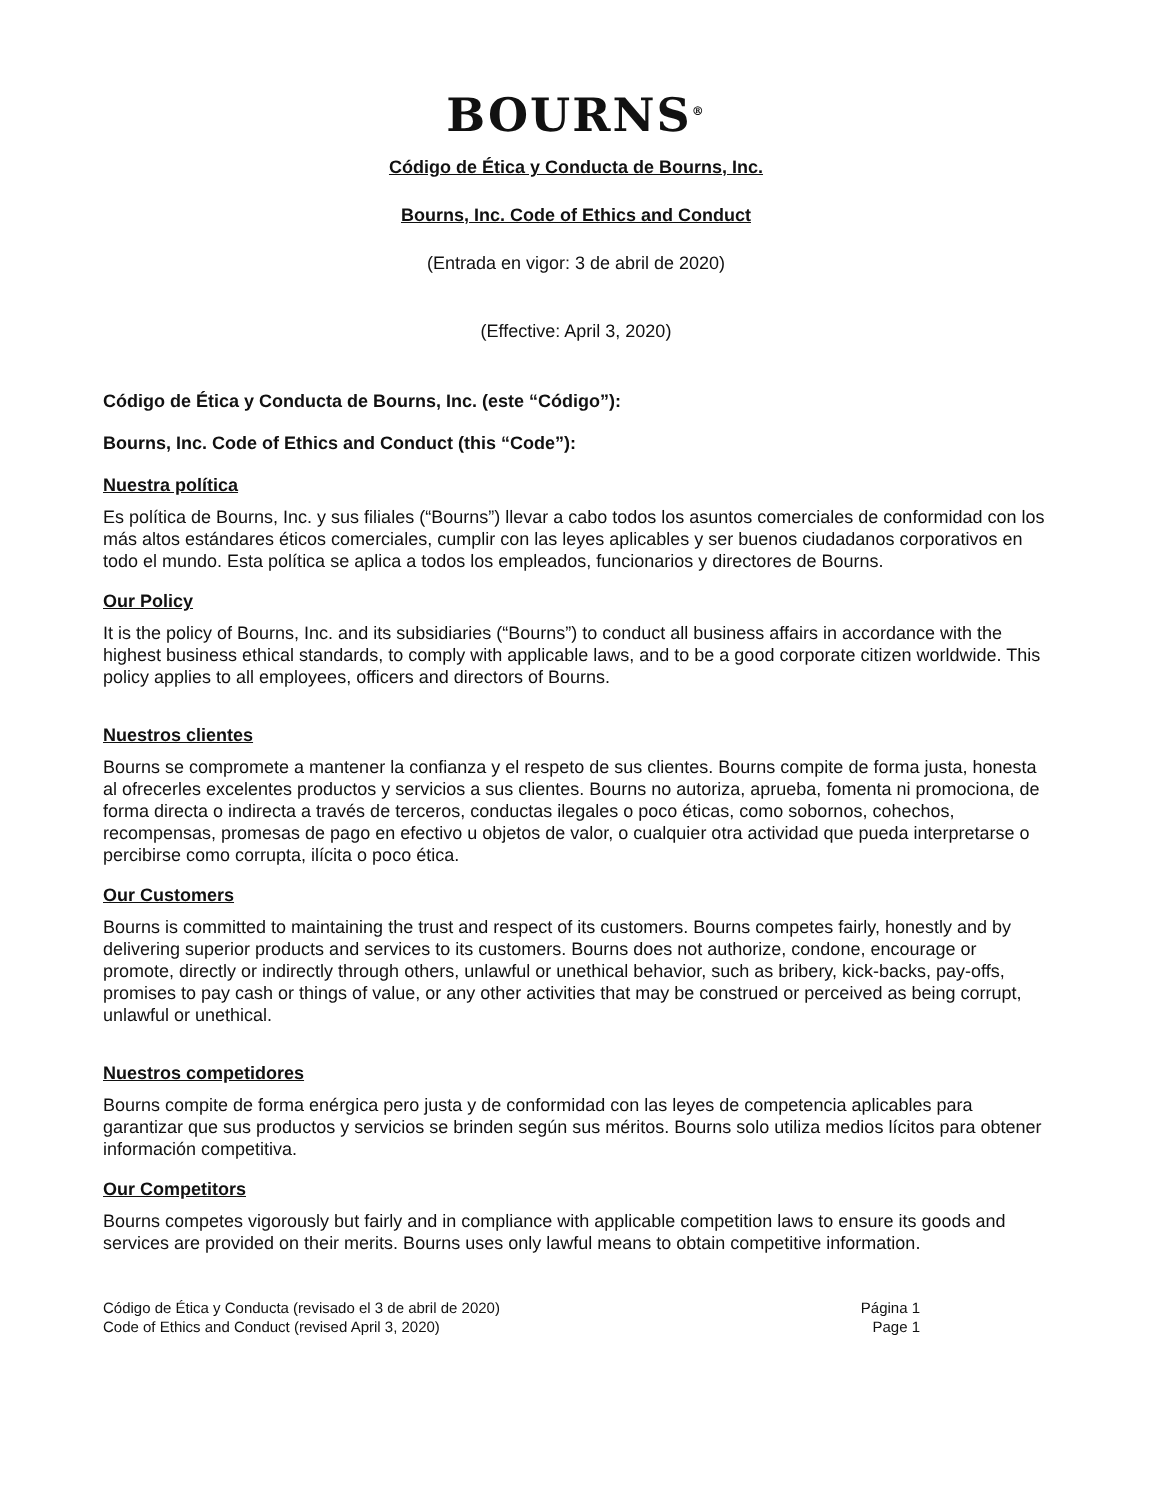BOURNS<sup>®</sup>
Código de Ética y Conducta de Bourns, Inc.
Bourns, Inc. Code of Ethics and Conduct
(Entrada en vigor: 3 de abril de 2020)
(Effective: April 3, 2020)
Código de Ética y Conducta de Bourns, Inc. (este “Código”):
Bourns, Inc. Code of Ethics and Conduct (this “Code”):
Nuestra política
Es política de Bourns, Inc. y sus filiales (“Bourns”) llevar a cabo todos los asuntos comerciales de conformidad con los más altos estándares éticos comerciales, cumplir con las leyes aplicables y ser buenos ciudadanos corporativos en todo el mundo. Esta política se aplica a todos los empleados, funcionarios y directores de Bourns.
Our Policy
It is the policy of Bourns, Inc. and its subsidiaries (“Bourns”) to conduct all business affairs in accordance with the highest business ethical standards, to comply with applicable laws, and to be a good corporate citizen worldwide. This policy applies to all employees, officers and directors of Bourns.
Nuestros clientes
Bourns se compromete a mantener la confianza y el respeto de sus clientes. Bourns compite de forma justa, honesta al ofrecerles excelentes productos y servicios a sus clientes. Bourns no autoriza, aprueba, fomenta ni promociona, de forma directa o indirecta a través de terceros, conductas ilegales o poco éticas, como sobornos, cohechos, recompensas, promesas de pago en efectivo u objetos de valor, o cualquier otra actividad que pueda interpretarse o percibirse como corrupta, ilícita o poco ética.
Our Customers
Bourns is committed to maintaining the trust and respect of its customers. Bourns competes fairly, honestly and by delivering superior products and services to its customers. Bourns does not authorize, condone, encourage or promote, directly or indirectly through others, unlawful or unethical behavior, such as bribery, kick-backs, pay-offs, promises to pay cash or things of value, or any other activities that may be construed or perceived as being corrupt, unlawful or unethical.
Nuestros competidores
Bourns compite de forma enérgica pero justa y de conformidad con las leyes de competencia aplicables para garantizar que sus productos y servicios se brinden según sus méritos. Bourns solo utiliza medios lícitos para obtener información competitiva.
Our Competitors
Bourns competes vigorously but fairly and in compliance with applicable competition laws to ensure its goods and services are provided on their merits. Bourns uses only lawful means to obtain competitive information.
Código de Ética y Conducta (revisado el 3 de abril de 2020)
Code of Ethics and Conduct (revised April 3, 2020)
Página 1
Page 1